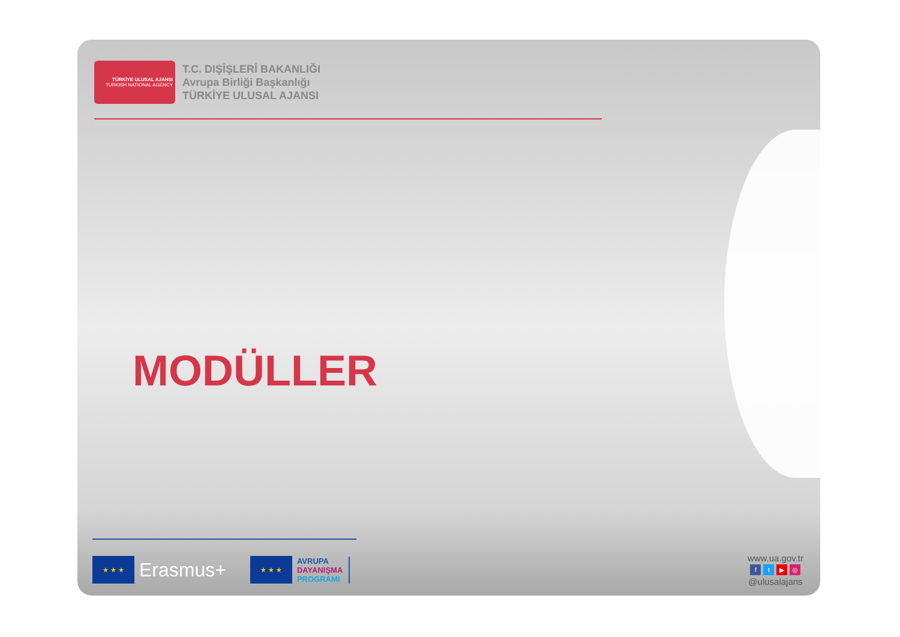TÜRKİYE ULUSAL AJANSI
TURKISH NATIONAL AGENCY
T.C. DIŞİŞLERİ BAKANLIĞI
Avrupa Birliği Başkanlığı
TÜRKİYE ULUSAL AJANSI
MODÜLLER
★ ★ ★
Erasmus+
★ ★ ★
AVRUPA
DAYANIŞMA
PROGRAMI
www.ua.gov.tr
ft ▶ ◎
@ulusalajans